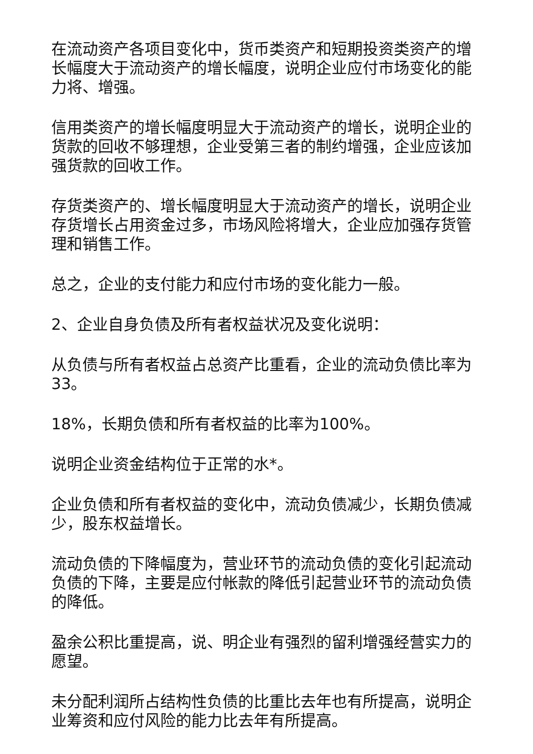在流动资产各项目变化中，货币类资产和短期投资类资产的增长幅度大于流动资产的增长幅度，说明企业应付市场变化的能力将、增强。
信用类资产的增长幅度明显大于流动资产的增长，说明企业的货款的回收不够理想，企业受第三者的制约增强，企业应该加强货款的回收工作。
存货类资产的、增长幅度明显大于流动资产的增长，说明企业存货增长占用资金过多，市场风险将增大，企业应加强存货管理和销售工作。
总之，企业的支付能力和应付市场的变化能力一般。
2、企业自身负债及所有者权益状况及变化说明：
从负债与所有者权益占总资产比重看，企业的流动负债比率为33。
18%，长期负债和所有者权益的比率为100%。
说明企业资金结构位于正常的水*。
企业负债和所有者权益的变化中，流动负债减少，长期负债减少，股东权益增长。
流动负债的下降幅度为，营业环节的流动负债的变化引起流动负债的下降，主要是应付帐款的降低引起营业环节的流动负债的降低。
盈余公积比重提高，说、明企业有强烈的留利增强经营实力的愿望。
未分配利润所占结构性负债的比重比去年也有所提高，说明企业筹资和应付风险的能力比去年有所提高。